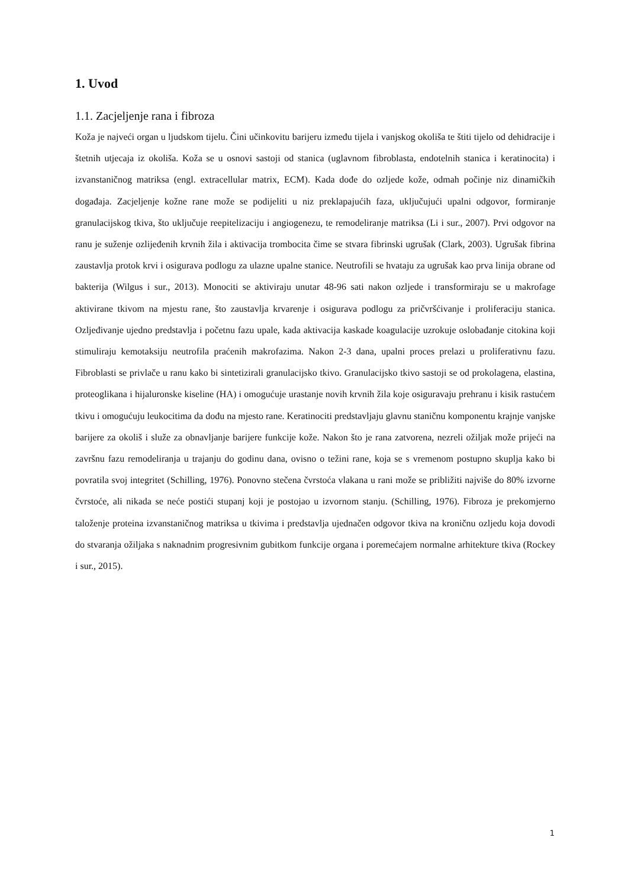1. Uvod
1.1. Zacjeljenje rana i fibroza
Koža je najveći organ u ljudskom tijelu. Čini učinkovitu barijeru između tijela i vanjskog okoliša te štiti tijelo od dehidracije i štetnih utjecaja iz okoliša. Koža se u osnovi sastoji od stanica (uglavnom fibroblasta, endotelnih stanica i keratinocita) i izvanstaničnog matriksa (engl. extracellular matrix, ECM). Kada dođe do ozljede kože, odmah počinje niz dinamičkih događaja. Zacjeljenje kožne rane može se podijeliti u niz preklapajućih faza, uključujući upalni odgovor, formiranje granulacijskog tkiva, što uključuje reepitelizaciju i angiogenezu, te remodeliranje matriksa (Li i sur., 2007). Prvi odgovor na ranu je suženje ozlijeđenih krvnih žila i aktivacija trombocita čime se stvara fibrinski ugrušak (Clark, 2003). Ugrušak fibrina zaustavlja protok krvi i osigurava podlogu za ulazne upalne stanice. Neutrofili se hvataju za ugrušak kao prva linija obrane od bakterija (Wilgus i sur., 2013). Monociti se aktiviraju unutar 48-96 sati nakon ozljede i transformiraju se u makrofage aktivirane tkivom na mjestu rane, što zaustavlja krvarenje i osigurava podlogu za pričvršćivanje i proliferaciju stanica. Ozljeđivanje ujedno predstavlja i početnu fazu upale, kada aktivacija kaskade koagulacije uzrokuje oslobađanje citokina koji stimuliraju kemotaksiju neutrofila praćenih makrofazima. Nakon 2-3 dana, upalni proces prelazi u proliferativnu fazu. Fibroblasti se privlače u ranu kako bi sintetizirali granulacijsko tkivo. Granulacijsko tkivo sastoji se od prokolagena, elastina, proteoglikana i hijaluronske kiseline (HA) i omogućuje urastanje novih krvnih žila koje osiguravaju prehranu i kisik rastućem tkivu i omogućuju leukocitima da dođu na mjesto rane. Keratinociti predstavljaju glavnu staničnu komponentu krajnje vanjske barijere za okoliš i služe za obnavljanje barijere funkcije kože. Nakon što je rana zatvorena, nezreli ožiljak može prijeći na završnu fazu remodeliranja u trajanju do godinu dana, ovisno o težini rane, koja se s vremenom postupno skuplja kako bi povratila svoj integritet (Schilling, 1976). Ponovno stečena čvrstoća vlakana u rani može se približiti najviše do 80% izvorne čvrstoće, ali nikada se neće postići stupanj koji je postojao u izvornom stanju. (Schilling, 1976). Fibroza je prekomjerno taloženje proteina izvanstaničnog matriksa u tkivima i predstavlja ujednačen odgovor tkiva na kroničnu ozljedu koja dovodi do stvaranja ožiljaka s naknadnim progresivnim gubitkom funkcije organa i poremećajem normalne arhitekture tkiva (Rockey i sur., 2015).
1